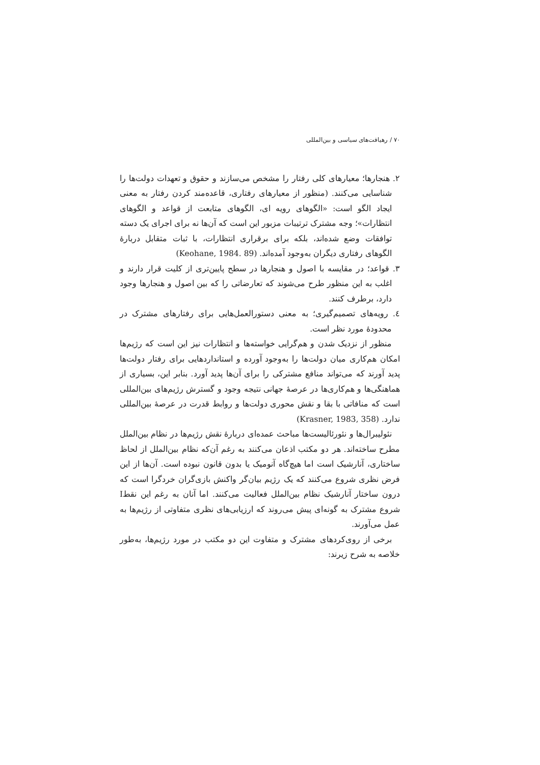۷۰ / رهیافت‌های سیاسی و بین‌المللی
۲. هنجارها؛ معیارهای کلی رفتار را مشخص می‌سازند و حقوق و تعهدات دولت‌ها را شناسایی می‌کنند. (منظور از معیارهای رفتاری، قاعده‌مند کردن رفتار به معنی ایجاد الگو است: «الگوهای رویه ای، الگوهای متابعت از قواعد و الگوهای انتظارات»؛ وجه مشترک ترتیبات مزبور این است که آن‌ها نه برای اجرای یک دسته توافقات وضع شده‌اند، بلکه برای برقراری انتظارات، با ثبات متقابل دربارهٔ الگوهای رفتاری دیگران به‌وجود آمده‌اند. (Keohane, 1984. 89)
۳. قواعد؛ در مقایسه با اصول و هنجارها در سطح پایین‌تری از کلیت قرار دارند و اغلب به این منظور طرح می‌شوند که تعارضاتی را که بین اصول و هنجارها وجود دارد، برطرف کنند.
٤. رویه‌های تصمیم‌گیری؛ به معنی دستورالعمل‌هایی برای رفتارهای مشترک در محدودهٔ مورد نظر است.
منظور از نزدیک شدن و هم‌گرایی خواسته‌ها و انتظارات نیز این است که رژیم‌ها امکان هم‌کاری میان دولت‌ها را به‌وجود آورده و استانداردهایی برای رفتار دولت‌ها پدید آورند که می‌تواند منافع مشترکی را برای آن‌ها پدید آورد. بنابر این، بسیاری از هماهنگی‌ها و هم‌کاری‌ها در عرصهٔ جهانی نتیجه وجود و گسترش رژیم‌های بین‌المللی است که منافاتی با بقا و نقش محوری دولت‌ها و روابط قدرت در عرصهٔ بین‌المللی ندارد. (Krasner, 1983, 358)
نئولیبرال‌ها و نئورئالیست‌ها مباحث عمده‌ای دربارهٔ نقش رژیم‌ها در نظام بین‌الملل مطرح ساخته‌اند. هر دو مکتب اذعان می‌کنند به رغم آن‌که نظام بین‌الملل از لحاظ ساختاری، آنارشیک است اما هیچ‌گاه آنومیک یا بدون قانون نبوده است. آن‌ها از این فرض نظری شروع می‌کنند که یک رژیم بیان‌گر واکنش بازی‌گران خردگرا است که درون ساختار آنارشیک نظام بین‌الملل فعالیت می‌کنند. اما آنان به رغم این نقطI شروع مشترک به گونه‌ای پیش می‌روند که ارزیابی‌های نظری متفاوتی از رژیم‌ها به عمل می‌آورند.
برخی از روی‌کردهای مشترک و متفاوت این دو مکتب در مورد رژیم‌ها، به‌طور خلاصه به شرح زیرند: